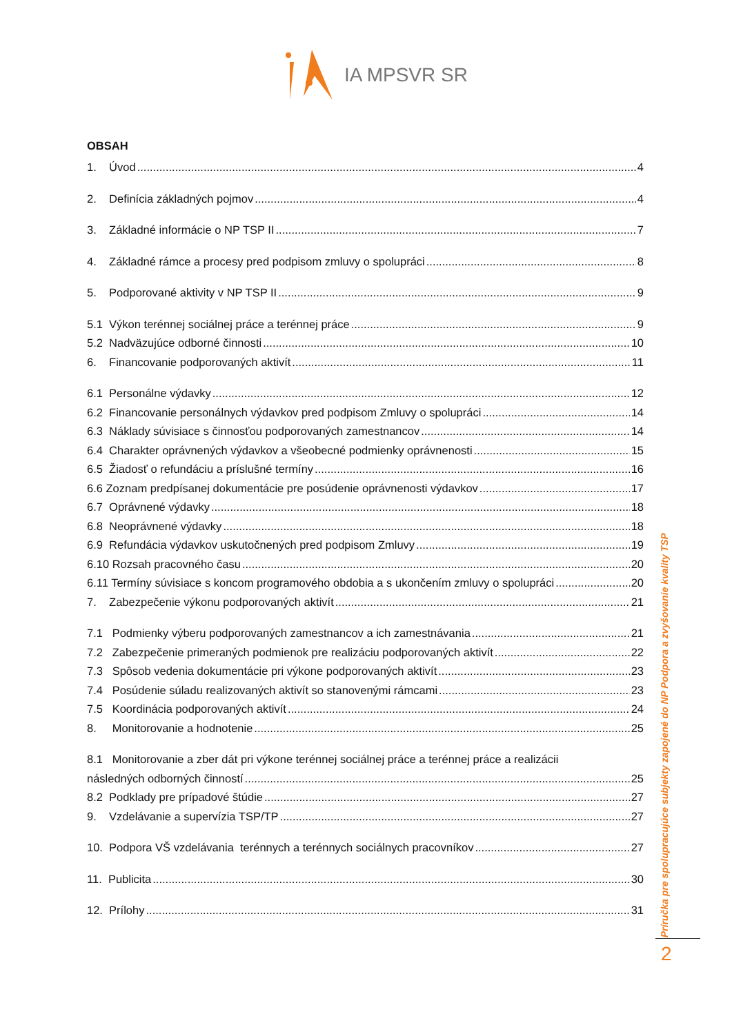IA MPSVR SR
OBSAH
1. Úvod 4
2. Definícia základných pojmov 4
3. Základné informácie o NP TSP II 7
4. Základné rámce a procesy pred podpisom zmluvy o spolupráci 8
5. Podporované aktivity v NP TSP II 9
5.1 Výkon terénnej sociálnej práce a terénnej práce 9
5.2 Nadväzujúce odborné činnosti 10
6. Financovanie podporovaných aktivít 11
6.1 Personálne výdavky 12
6.2 Financovanie personálnych výdavkov pred podpisom Zmluvy o spolupráci 14
6.3 Náklady súvisiace s činnosťou podporovaných zamestnancov 14
6.4 Charakter oprávnených výdavkov a všeobecné podmienky oprávnenosti 15
6.5 Žiadosť o refundáciu a príslušné termíny 16
6.6 Zoznam predpísanej dokumentácie pre posúdenie oprávnenosti výdavkov 17
6.7 Oprávnené výdavky 18
6.8 Neoprávnené výdavky 18
6.9 Refundácia výdavkov uskutočnených pred podpisom Zmluvy 19
6.10 Rozsah pracovného času 20
6.11 Termíny súvisiace s koncom programového obdobia a s ukončením zmluvy o spolupráci 20
7. Zabezpečenie výkonu podporovaných aktivít 21
7.1 Podmienky výberu podporovaných zamestnancov a ich zamestnávania 21
7.2 Zabezpečenie primeraných podmienok pre realizáciu podporovaných aktivít 22
7.3 Spôsob vedenia dokumentácie pri výkone podporovaných aktivít 23
7.4 Posúdenie súladu realizovaných aktivít so stanovenými rámcami 23
7.5 Koordinácia podporovaných aktivít 24
8. Monitorovanie a hodnotenie 25
8.1 Monitorovanie a zber dát pri výkone terénnej sociálnej práce a terénnej práce a realizácii
následných odborných činností 25
8.2 Podklady pre prípadové štúdie 27
9. Vzdelávanie a supervízia TSP/TP 27
10. Podpora VŠ vzdelávania terénnych a terénnych sociálnych pracovníkov 27
11. Publicita 30
12. Prílohy 31
Príručka pre spolupracujúce subjekty zapojené do NP Podpora a zvyšovanie kvality TSP
2